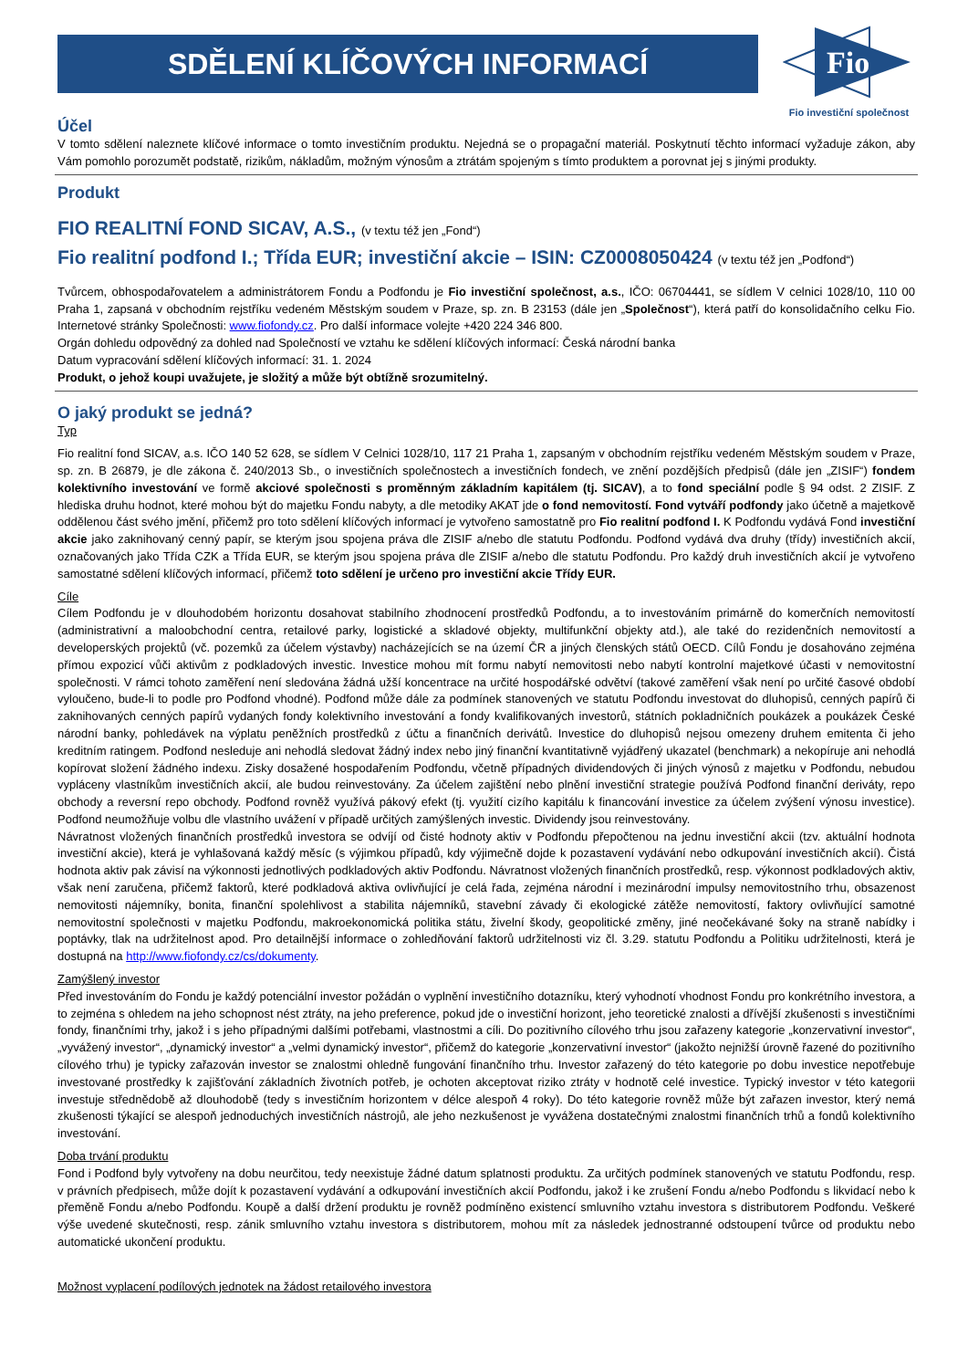SDĚLENÍ KLÍČOVÝCH INFORMACÍ
Fio
Fio investiční společnost
Účel
V tomto sdělení naleznete klíčové informace o tomto investičním produktu. Nejedná se o propagační materiál. Poskytnutí těchto informací vyžaduje zákon, aby Vám pomohlo porozumět podstatě, rizikům, nákladům, možným výnosům a ztrátám spojeným s tímto produktem a porovnat jej s jinými produkty.
Produkt
FIO REALITNÍ FOND SICAV, A.S., (v textu též jen „Fond“)
Fio realitní podfond I.; Třída EUR; investiční akcie – ISIN: CZ0008050424 (v textu též jen „Podfond“)
Tvůrcem, obhospodařovatelem a administrátorem Fondu a Podfondu je Fio investiční společnost, a.s., IČO: 06704441, se sídlem V celnici 1028/10, 110 00 Praha 1, zapsaná v obchodním rejstříku vedeném Městským soudem v Praze, sp. zn. B 23153 (dále jen „Společnost“), která patří do konsolidačního celku Fio. Internetové stránky Společnosti: www.fiofondy.cz. Pro další informace volejte +420 224 346 800.
Orgán dohledu odpovědný za dohled nad Společností ve vztahu ke sdělení klíčových informací: Česká národní banka
Datum vypracování sdělení klíčových informací: 31. 1. 2024
Produkt, o jehož koupi uvažujete, je složitý a může být obtížně srozumitelný.
O jaký produkt se jedná?
Typ
Fio realitní fond SICAV, a.s. IČO 140 52 628, se sídlem V Celnici 1028/10, 117 21 Praha 1, zapsaným v obchodním rejstříku vedeném Městským soudem v Praze, sp. zn. B 26879, je dle zákona č. 240/2013 Sb., o investičních společnostech a investičních fondech, ve znění pozdějších předpisů (dále jen „ZISIF“) fondem kolektivního investování ve formě akciové společnosti s proměnným základním kapitálem (tj. SICAV), a to fond speciální podle § 94 odst. 2 ZISIF. Z hlediska druhu hodnot, které mohou být do majetku Fondu nabyty, a dle metodiky AKAT jde o fond nemovitostí. Fond vytváří podfondy jako účetně a majetkově oddělenou část svého jmění, přičemž pro toto sdělení klíčových informací je vytvořeno samostatně pro Fio realitní podfond I. K Podfondu vydává Fond investiční akcie jako zaknihovaný cenný papír, se kterým jsou spojena práva dle ZISIF a/nebo dle statutu Podfondu. Podfond vydává dva druhy (třídy) investičních akcií, označovaných jako Třída CZK a Třída EUR, se kterým jsou spojena práva dle ZISIF a/nebo dle statutu Podfondu. Pro každý druh investičních akcií je vytvořeno samostatné sdělení klíčových informací, přičemž toto sdělení je určeno pro investiční akcie Třídy EUR.
Cíle
Cílem Podfondu je v dlouhodobém horizontu dosahovat stabilního zhodnocení prostředků Podfondu, a to investováním primárně do komerčních nemovitostí (administrativní a maloobchodní centra, retailové parky, logistické a skladové objekty, multifunkční objekty atd.), ale také do rezidenčních nemovitostí a developerských projektů (vč. pozemků za účelem výstavby) nacházejících se na území ČR a jiných členských států OECD. Cílů Fondu je dosahováno zejména přímou expozicí vůči aktivům z podkladových investic. Investice mohou mít formu nabytí nemovitosti nebo nabytí kontrolní majetkové účasti v nemovitostní společnosti. V rámci tohoto zaměření není sledována žádná užší koncentrace na určité hospodářské odvětví (takové zaměření však není po určité časové období vyloučeno, bude-li to podle pro Podfond vhodné). Podfond může dále za podmínek stanovených ve statutu Podfondu investovat do dluhopisů, cenných papírů či zaknihovaných cenných papírů vydaných fondy kolektivního investování a fondy kvalifikovaných investorů, státních pokladničních poukázek a poukázek České národní banky, pohledávek na výplatu peněžních prostředků z účtu a finančních derivátů. Investice do dluhopisů nejsou omezeny druhem emitenta či jeho kreditním ratingem. Podfond nesleduje ani nehodlá sledovat žádný index nebo jiný finanční kvantitativně vyjádřený ukazatel (benchmark) a nekopíruje ani nehodlá kopírovat složení žádného indexu. Zisky dosažené hospodařením Podfondu, včetně případných dividendových či jiných výnosů z majetku v Podfondu, nebudou vypláceny vlastníkům investičních akcií, ale budou reinvestovány. Za účelem zajištění nebo plnění investiční strategie používá Podfond finanční deriváty, repo obchody a reversní repo obchody. Podfond rovněž využívá pákový efekt (tj. využití cizího kapitálu k financování investice za účelem zvýšení výnosu investice). Podfond neumožňuje volbu dle vlastního uvážení v případě určitých zamýšlených investic. Dividendy jsou reinvestovány.
Návratnost vložených finančních prostředků investora se odvíjí od čisté hodnoty aktiv v Podfondu přepočtenou na jednu investiční akcii (tzv. aktuální hodnota investiční akcie), která je vyhlašovaná každý měsíc (s výjimkou případů, kdy výjimečně dojde k pozastavení vydávání nebo odkupování investičních akcií). Čistá hodnota aktiv pak závisí na výkonnosti jednotlivých podkladových aktiv Podfondu. Návratnost vložených finančních prostředků, resp. výkonnost podkladových aktiv, však není zaručena, přičemž faktorů, které podkladová aktiva ovlivňující je celá řada, zejména národní i mezinárodní impulsy nemovitostního trhu, obsazenost nemovitosti nájemníky, bonita, finanční spolehlivost a stabilita nájemníků, stavební závady či ekologické zátěže nemovitostí, faktory ovlivňující samotné nemovitostní společnosti v majetku Podfondu, makroekonomická politika státu, živelní škody, geopolitické změny, jiné neočekávané šoky na straně nabídky i poptávky, tlak na udržitelnost apod. Pro detailnější informace o zohledňování faktorů udržitelnosti viz čl. 3.29. statutu Podfondu a Politiku udržitelnosti, která je dostupná na http://www.fiofondy.cz/cs/dokumenty.
Zamýšlený investor
Před investováním do Fondu je každý potenciální investor požádán o vyplnění investičního dotazníku, který vyhodnotí vhodnost Fondu pro konkrétního investora, a to zejména s ohledem na jeho schopnost nést ztráty, na jeho preference, pokud jde o investiční horizont, jeho teoretické znalosti a dřívější zkušenosti s investičními fondy, finančními trhy, jakož i s jeho případnými dalšími potřebami, vlastnostmi a cíli. Do pozitivního cílového trhu jsou zařazeny kategorie „konzervativní investor“, „vyvážený investor“, „dynamický investor“ a „velmi dynamický investor“, přičemž do kategorie „konzervativní investor“ (jakožto nejnižší úrovně řazené do pozitivního cílového trhu) je typicky zařazován investor se znalostmi ohledně fungování finančního trhu. Investor zařazený do této kategorie po dobu investice nepotřebuje investované prostředky k zajišťování základních životních potřeb, je ochoten akceptovat riziko ztráty v hodnotě celé investice. Typický investor v této kategorii investuje střednědobě až dlouhodobě (tedy s investičním horizontem v délce alespoň 4 roky). Do této kategorie rovněž může být zařazen investor, který nemá zkušenosti týkající se alespoň jednoduchých investičních nástrojů, ale jeho nezkušenost je vyvážena dostatečnými znalostmi finančních trhů a fondů kolektivního investování.
Doba trvání produktu
Fond i Podfond byly vytvořeny na dobu neurčitou, tedy neexistuje žádné datum splatnosti produktu. Za určitých podmínek stanovených ve statutu Podfondu, resp. v právních předpisech, může dojít k pozastavení vydávání a odkupování investičních akcií Podfondu, jakož i ke zrušení Fondu a/nebo Podfondu s likvidací nebo k přeměně Fondu a/nebo Podfondu. Koupě a další držení produktu je rovněž podmíněno existencí smluvního vztahu investora s distributorem Podfondu. Veškeré výše uvedené skutečnosti, resp. zánik smluvního vztahu investora s distributorem, mohou mít za následek jednostranné odstoupení tvůrce od produktu nebo automatické ukončení produktu.
Možnost vyplacení podílových jednotek na žádost retailového investora